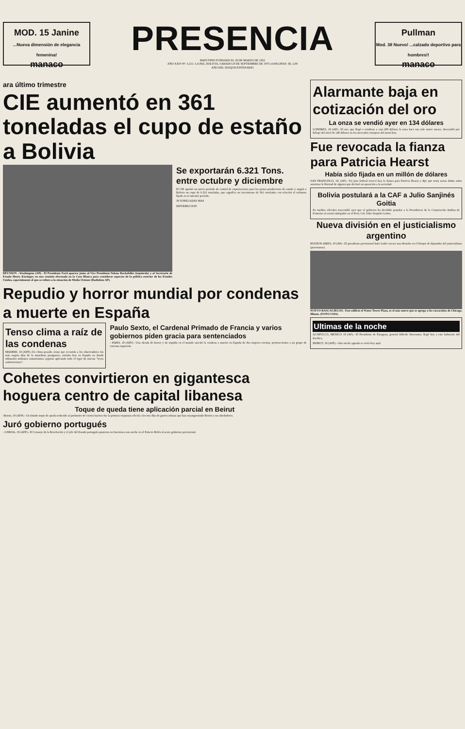MOD. 15 Janine
...Nueva dimensión de elegancia femenina!
manaco
PRESENCIA
MATUTINO FUNDADO EL 28 DE MARZO DE 1952
AÑO XXIV-Nº. 6.211- LA PAZ, BOLIVIA, SABADO 20 DE SEPTIEMBRE DE 1975-14 PAGINAS- $b. 2,00
AÑO DEL SESQUICENTENARIO
Pullman
Mod. 38 Nuevo! ...calzado deportivo para hombres!!
manaco
ara último trimestre
CIE aumentó en 361 toneladas el cupo de estaño a Bolivia
REUNION .-Washington (AP).- El Presidente Ford aparece junto al Vice Presidente Nelson Rockefeller (izquierda) y al Secretario de Estado Henry Kissinger, en una reunión efectuada en la Casa Blanca para considerar aspectos de la política exterior de los Estados Unidos, especialmente el que se refiere a la situación de Medio Oriente (Radiofoto AP).
Se exportarán 6.321 Tons. entre octubre y diciembre
El CIE aprobó un nuevo período de control de exportaciones para los países productores de estaño y asignó a Bolivia un cupo de 6.321 toneladas, que significa un incremento de 361 toneladas con relación al volumen fijado en el anterior período.
39 TONELADAS MAS
DISTRIBUCION
Repudio y horror mundial por condenas a muerte en España
Tenso clima a raíz de las condenas
MADRID, 19 (AFP).-Un clima pesado, tenso que recuerda a los observadores los más negros días de la inmediata postguerra, reinaba hoy en España en donde tribunales militares sumarísimos seguían aplicando todo el rigor de nuevas "leyes antiterroristas".
Paulo Sexto, el Cardenal Primado de Francia y varios gobiernos piden gracia para sentenciados
- PARIS, 19 (AFP).- Una oleada de horror y de repudio en el mundo suscitó la condena a muerte en España de dos mujeres encinta, pertenecientes a un grupo de extrema izquierda.
Cohetes convirtieron en gigantesca hoguera centro de capital libanesa
Toque de queda tiene aplicación parcial en Beirut
-Beirut, 19 (AFP).- Un tímido toque de queda reducido al perímetro de ciertos barrios fue la primera respuesta oficial a los tres días de guerra urbana que han ensangrentado Beirut y sus alrededores.
Juró gobierno portugués
- LISBOA, 19 (AFP).- El Consejo de la Revolución y el jefe del Estado portugués pusieron en funciones esta noche en el Palacio Belén al sexto gobierno provisional.
Alarmante baja en cotización del oro
La onza se vendió ayer en 134 dólares
LONDRES, 19 (AP).- El oro, que llegó a venderse a casi 200 dólares la onza hace tan solo nueve meses, descendió por debajo del nivel de 140 dólares en los mercados europeos del metal hoy.
Fue revocada la fianza para Patricia Hearst
Había sido fijada en un millón de dólares
SAN FRANCISCO, 19, (AP).- Un juez federal revocó hoy la fianza para Patricia Hearst y dijo que tenía serias dudas sobre autorizar la libertad de alguien que declaró su oposición a la sociedad.
Bolivia postulará a la CAF a Julio Sanjinés Goitia
En medios oficiales trascendió ayer que el gobierno ha decidido postular a la Presidencia de la Corporación Andina de Fomento al actual embajador en el Perú, Cnl. Julio Sanjinés Goitia.
Nueva división en el justicialismo argentino
BUENOS AIRES, 19 (AP).- El presidente provisional Italo Luder encara una división en el bloque de diputados del justicialismo (peronismo).
NUEVO RASCACIELOS.- Este edificio el Water Tower Plaza, es el más nuevo que se agrega a los rascacielos de Chicago, Illinois. (FOTO USIS).
Ultimas de la noche
ACAPULCO, MEXICO 19 (AP).- El Presidente de Paraguay, general Alfredo Stroessner, llegó hoy a este balneario del Pacífico.
BEIRUT, 19 (AFP).- Otra noche agitada se vivió hoy aquí.